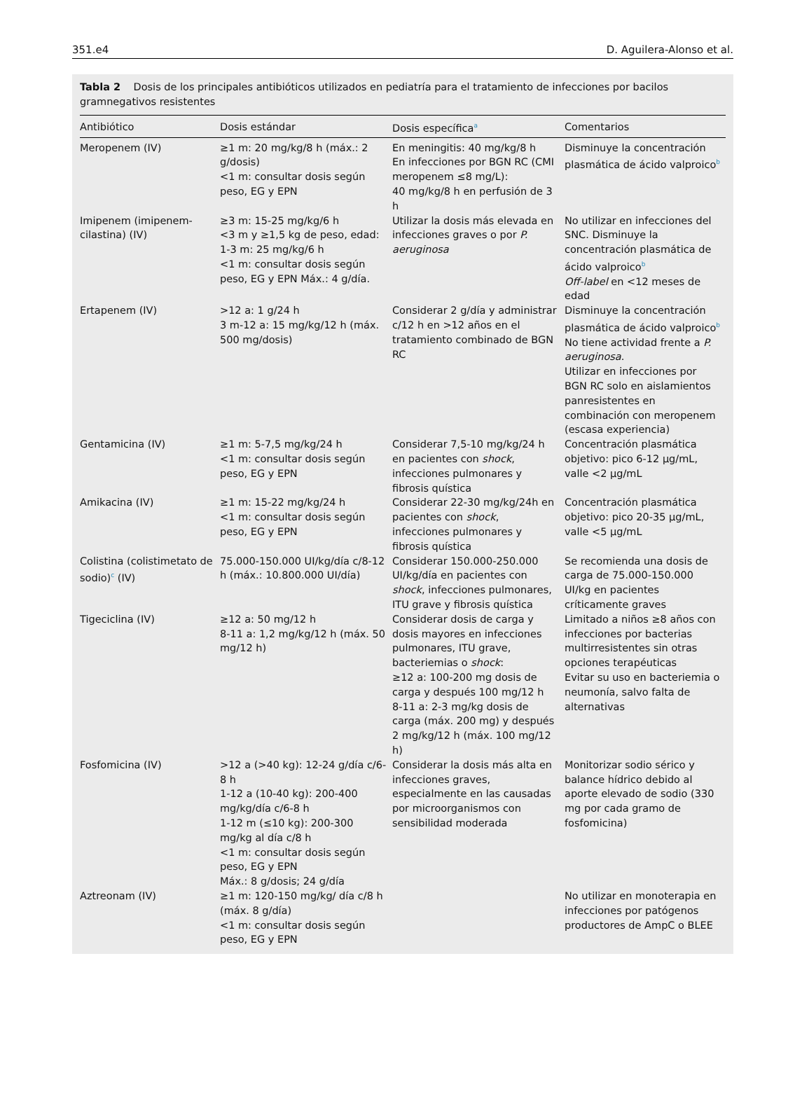351.e4 D. Aguilera-Alonso et al.
Tabla 2 Dosis de los principales antibióticos utilizados en pediatría para el tratamiento de infecciones por bacilos gramnegativos resistentes
| Antibiótico | Dosis estándar | Dosis específica<sup>a</sup> | Comentarios |
| --- | --- | --- | --- |
| Meropenem (IV) | ≥1 m: 20 mg/kg/8 h (máx.: 2 g/dosis) <1 m: consultar dosis según peso, EG y EPN | En meningitis: 40 mg/kg/8 h En infecciones por BGN RC (CMI meropenem ≤8 mg/L): 40 mg/kg/8 h en perfusión de 3 h | Disminuye la concentración plasmática de ácido valproico<sup>b</sup> |
| Imipenem (imipenem-cilastina) (IV) | ≥3 m: 15-25 mg/kg/6 h <3 m y ≥1,5 kg de peso, edad: 1-3 m: 25 mg/kg/6 h <1 m: consultar dosis según peso, EG y EPN Máx.: 4 g/día. | Utilizar la dosis más elevada en infecciones graves o por P. aeruginosa | No utilizar en infecciones del SNC. Disminuye la concentración plasmática de ácido valproico<sup>b</sup> Off-label en <12 meses de edad |
| Ertapenem (IV) | >12 a: 1 g/24 h 3 m-12 a: 15 mg/kg/12 h (máx. 500 mg/dosis) | Considerar 2 g/día y administrar c/12 h en >12 años en el tratamiento combinado de BGN RC | Disminuye la concentración plasmática de ácido valproico<sup>b</sup> No tiene actividad frente a P. aeruginosa . Utilizar en infecciones por BGN RC solo en aislamientos panresistentes en combinación con meropenem (escasa experiencia) |
| Gentamicina (IV) | ≥1 m: 5-7,5 mg/kg/24 h <1 m: consultar dosis según peso, EG y EPN | Considerar 7,5-10 mg/kg/24 h en pacientes con shock , infecciones pulmonares y fibrosis quística | Concentración plasmática objetivo: pico 6-12 μg/mL, valle <2 μg/mL |
| Amikacina (IV) | ≥1 m: 15-22 mg/kg/24 h <1 m: consultar dosis según peso, EG y EPN | Considerar 22-30 mg/kg/24h en pacientes con shock , infecciones pulmonares y fibrosis quística | Concentración plasmática objetivo: pico 20-35 μg/mL, valle <5 μg/mL |
| Colistina (colistimetato de sodio)<sup>c</sup> (IV) | 75.000-150.000 UI/kg/día c/8-12 h (máx.: 10.800.000 UI/día) | Considerar 150.000-250.000 UI/kg/día en pacientes con shock , infecciones pulmonares, ITU grave y fibrosis quística | Se recomienda una dosis de carga de 75.000-150.000 UI/kg en pacientes críticamente graves |
| Tigeciclina (IV) | ≥12 a: 50 mg/12 h 8-11 a: 1,2 mg/kg/12 h (máx. 50 mg/12 h) | Considerar dosis de carga y dosis mayores en infecciones pulmonares, ITU grave, bacteriemias o shock : ≥12 a: 100-200 mg dosis de carga y después 100 mg/12 h 8-11 a: 2-3 mg/kg dosis de carga (máx. 200 mg) y después 2 mg/kg/12 h (máx. 100 mg/12 h) | Limitado a niños ≥8 años con infecciones por bacterias multirresistentes sin otras opciones terapéuticas Evitar su uso en bacteriemia o neumonía, salvo falta de alternativas |
| Fosfomicina (IV) | >12 a (>40 kg): 12-24 g/día c/6-8 h 1-12 a (10-40 kg): 200-400 mg/kg/día c/6-8 h 1-12 m (≤10 kg): 200-300 mg/kg al día c/8 h <1 m: consultar dosis según peso, EG y EPN Máx.: 8 g/dosis; 24 g/día | Considerar la dosis más alta en infecciones graves, especialmente en las causadas por microorganismos con sensibilidad moderada | Monitorizar sodio sérico y balance hídrico debido al aporte elevado de sodio (330 mg por cada gramo de fosfomicina) |
| Aztreonam (IV) | ≥1 m: 120-150 mg/kg/ día c/8 h (máx. 8 g/día) <1 m: consultar dosis según peso, EG y EPN | | No utilizar en monoterapia en infecciones por patógenos productores de AmpC o BLEE |